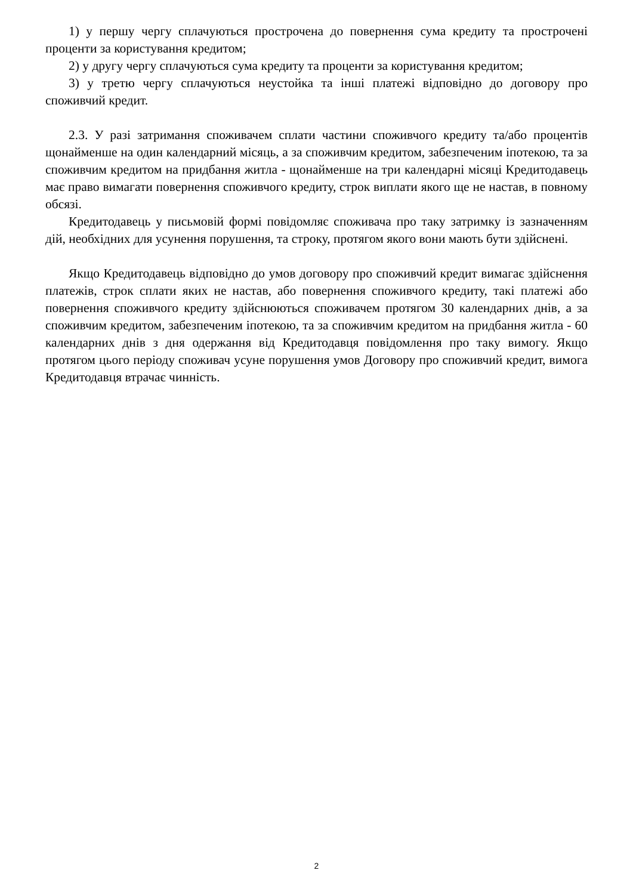1) у першу чергу сплачуються прострочена до повернення сума кредиту та прострочені проценти за користування кредитом;
2) у другу чергу сплачуються сума кредиту та проценти за користування кредитом;
3) у третю чергу сплачуються неустойка та інші платежі відповідно до договору про споживчий кредит.
2.3. У разі затримання споживачем сплати частини споживчого кредиту та/або процентів щонайменше на один календарний місяць, а за споживчим кредитом, забезпеченим іпотекою, та за споживчим кредитом на придбання житла - щонайменше на три календарні місяці Кредитодавець має право вимагати повернення споживчого кредиту, строк виплати якого ще не настав, в повному обсязі.
Кредитодавець у письмовій формі повідомляє споживача про таку затримку із зазначенням дій, необхідних для усунення порушення, та строку, протягом якого вони мають бути здійснені.
Якщо Кредитодавець відповідно до умов договору про споживчий кредит вимагає здійснення платежів, строк сплати яких не настав, або повернення споживчого кредиту, такі платежі або повернення споживчого кредиту здійснюються споживачем протягом 30 календарних днів, а за споживчим кредитом, забезпеченим іпотекою, та за споживчим кредитом на придбання житла - 60 календарних днів з дня одержання від Кредитодавця повідомлення про таку вимогу. Якщо протягом цього періоду споживач усуне порушення умов Договору про споживчий кредит, вимога Кредитодавця втрачає чинність.
2